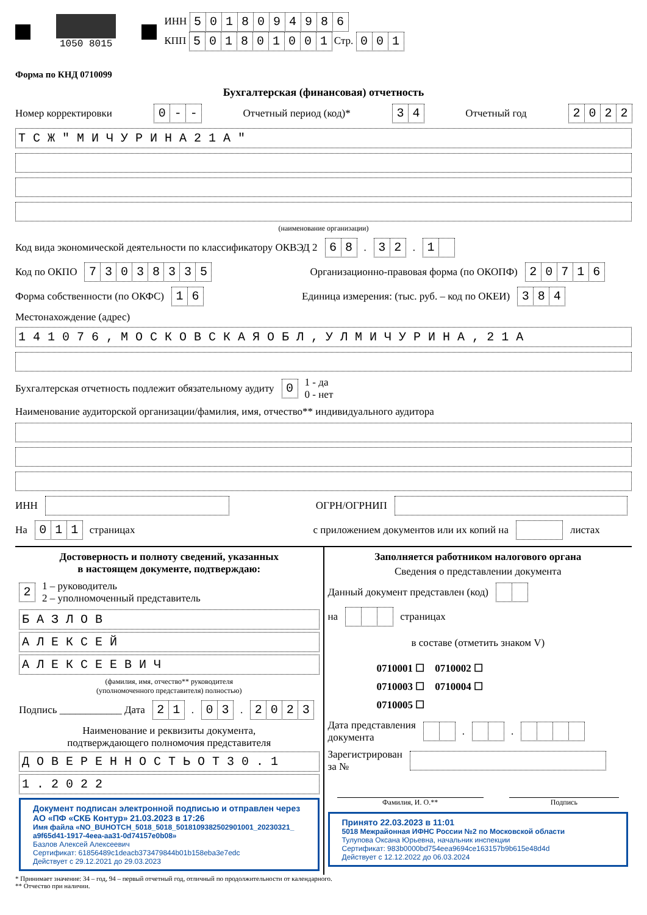1050 8015
ИНН 5018094986
КПП 501801001 Стр. 001
Форма по КНД 0710099
Бухгалтерская (финансовая) отчетность
Номер корректировки 0 - - Отчетный период (код)* 34 Отчетный год 2022
Т С Ж " М И Ч У Р И Н А 2 1 А "
(наименование организации)
Код вида экономической деятельности по классификатору ОКВЭД 2 68. 32. 1
Код по ОКПО 73038335 Организационно-правовая форма (по ОКОПФ) 20716
Форма собственности (по ОКФС) 16 Единица измерения: (тыс. руб. – код по ОКЕИ) 384
Местонахождение (адрес)
1 4 1 0 7 6 , М О С К О В С К А Я О Б Л , У Л М И Ч У Р И Н А , 2 1 А
Бухгалтерская отчетность подлежит обязательному аудиту 0 1 - да
0 - нет
Наименование аудиторской организации/фамилия, имя, отчество** индивидуального аудитора
ИНН ОГРН/ОГРНИП
На 011 страницах с приложением документов или их копий на листах
Достоверность и полноту сведений, указанных
в настоящем документе, подтверждаю:
2 1 – руководитель
2 – уполномоченный представитель
Б А З Л О В
А Л Е К С Е Й
А Л Е К С Е Е В И Ч
(фамилия, имя, отчество** руководителя
(уполномоченного представителя) полностью)
Подпись ____________ Дата 21. 03. 2023
Наименование и реквизиты документа,
подтверждающего полномочия представителя
Д О В Е Р Е Н Н О С Т Ь О Т 3 0 . 1
1 . 2 0 2 2
Документ подписан электронной подписью и отправлен через АО «ПФ «СКБ Контур» 21.03.2023 в 17:26
Имя файла «NO_BUHOTCH_5018_5018_5018109382502901001_20230321_ a9f65d41-1917-4eea-aa31-0d74157e0b08»
Базлов Алексей Алексеевич
Сертификат: 61856489c1deacb373479844b01b158eba3e7edc
Действует с 29.12.2021 до 29.03.2023
Заполняется работником налогового органа
Сведения о представлении документа
Данный документ представлен (код)
на страницах
в составе (отметить знаком V)
0710001 ☐ 0710002 ☐
0710003 ☐ 0710004 ☐
0710005 ☐
Дата представления
документа . .
Зарегистрирован
за №
Фамилия, И. О.** Подпись
Принято 22.03.2023 в 11:01
5018 Межрайонная ИФНС России №2 по Московской области
Тулупова Оксана Юрьевна, начальник инспекции
Сертификат: 983b0000bd754eea9694ce163157b9b615e48d4d
Действует с 12.12.2022 до 06.03.2024
* Принимает значение: 34 – год, 94 – первый отчетный год, отличный по продолжительности от календарного.
** Отчество при наличии.